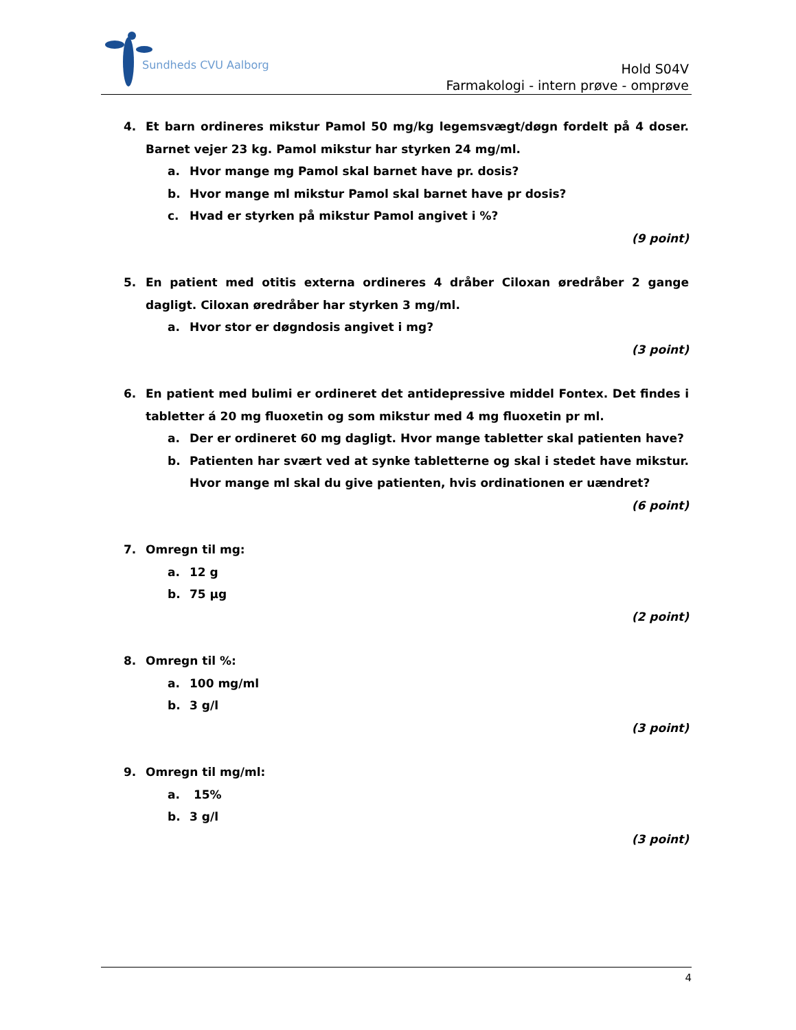Sundheds CVU Aalborg
Hold S04V
Farmakologi - intern prøve - omprøve
4. Et barn ordineres mikstur Pamol 50 mg/kg legemsvægt/døgn fordelt på 4 doser. Barnet vejer 23 kg. Pamol mikstur har styrken 24 mg/ml.
a. Hvor mange mg Pamol skal barnet have pr. dosis?
b. Hvor mange ml mikstur Pamol skal barnet have pr dosis?
c. Hvad er styrken på mikstur Pamol angivet i %?
(9 point)
5. En patient med otitis externa ordineres 4 dråber Ciloxan øredråber 2 gange dagligt. Ciloxan øredråber har styrken 3 mg/ml.
a. Hvor stor er døgndosis angivet i mg?
(3 point)
6. En patient med bulimi er ordineret det antidepressive middel Fontex. Det findes i tabletter á 20 mg fluoxetin og som mikstur med 4 mg fluoxetin pr ml.
a. Der er ordineret 60 mg dagligt. Hvor mange tabletter skal patienten have?
b. Patienten har svært ved at synke tabletterne og skal i stedet have mikstur. Hvor mange ml skal du give patienten, hvis ordinationen er uændret?
(6 point)
7. Omregn til mg:
a. 12 g
b. 75 µg
(2 point)
8. Omregn til %:
a. 100 mg/ml
b. 3 g/l
(3 point)
9. Omregn til mg/ml:
a. 15%
b. 3 g/l
(3 point)
4